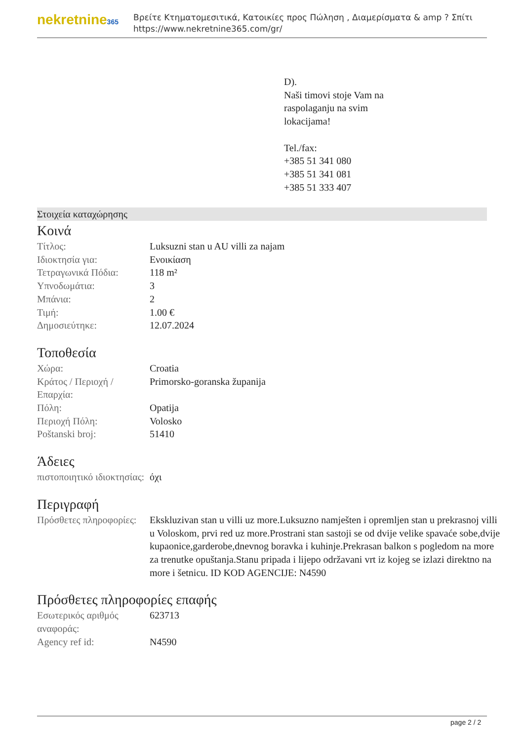nekretnine365
Βρείτε Κτηματομεσιτικά, Κατοικίες προς Πώληση , Διαμερίσματα & amp ? Σπίτι
https://www.nekretnine365.com/gr/
D).
Naši timovi stoje Vam na
raspolaganju na svim
lokacijama!
Tel./fax:
+385 51 341 080
+385 51 341 081
+385 51 333 407
Στοιχεία καταχώρησης
Κοινά
| Τίτλος: | Luksuzni stan u AU villi za najam |
| Ιδιοκτησία για: | Ενοικίαση |
| Τετραγωνικά Πόδια: | 118 m² |
| Υπνοδωμάτια: | 3 |
| Μπάνια: | 2 |
| Τιμή: | 1.00 € |
| Δημοσιεύτηκε: | 12.07.2024 |
Τοποθεσία
| Χώρα: | Croatia |
| Κράτος / Περιοχή / Επαρχία: | Primorsko-goranska županija |
| Πόλη: | Opatija |
| Περιοχή Πόλη: | Volosko |
| Poštanski broj: | 51410 |
Άδειες
| πιστοποιητικό ιδιοκτησίας: | όχι |
Περιγραφή
| Πρόσθετες πληροφορίες: | Ekskluzivan stan u villi uz more.Luksuzno namješten i opremljen stan u prekrasnoj villi u Voloskom, prvi red uz more.Prostrani stan sastoji se od dvije velike spavaće sobe,dvije kupaonice,garderobe,dnevnog boravka i kuhinje.Prekrasan balkon s pogledom na more za trenutke opuštanja.Stanu pripada i lijepo održavani vrt iz kojeg se izlazi direktno na more i šetnicu. ID KOD AGENCIJE: N4590 |
Πρόσθετες πληροφορίες επαφής
| Εσωτερικός αριθμός αναφοράς: | 623713 |
| Agency ref id: | N4590 |
page 2 / 2